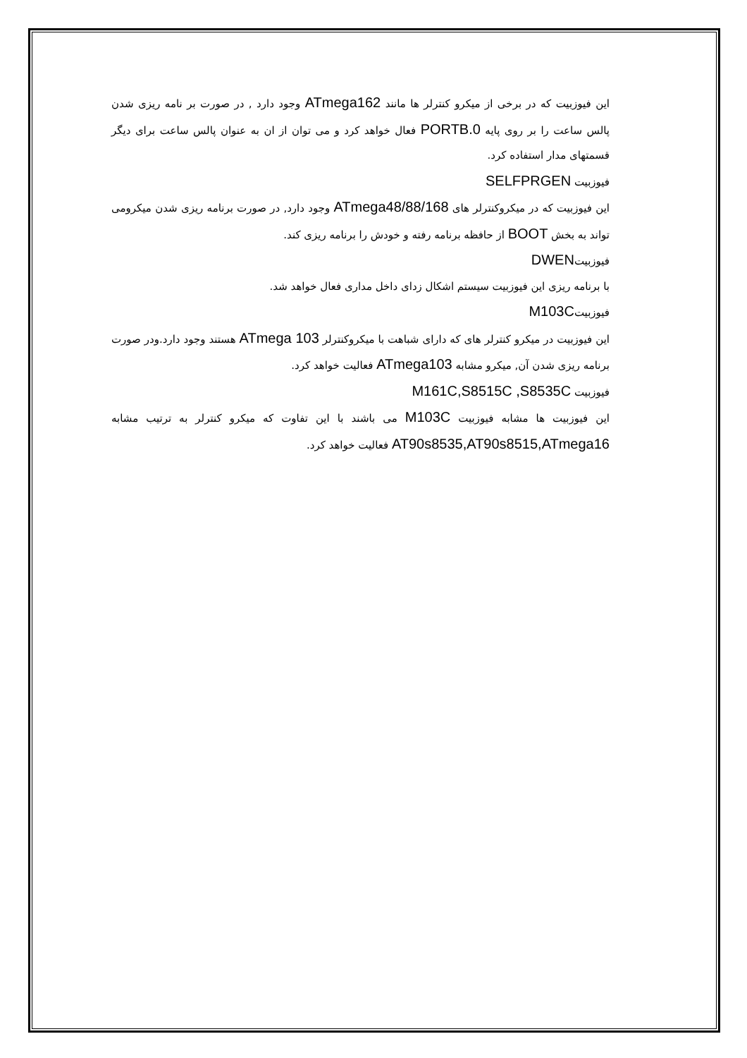این فیوزبیت که در برخی از میکرو کنترلر ها مانند ATmega162 وجود دارد , در صورت بر نامه ریزی شدن پالس ساعت را بر روی پایه PORTB.0 فعال خواهد کرد و می توان از ان به عنوان پالس ساعت برای دیگر قسمتهای مدار استفاده کرد.
فیوزبیت SELFPRGEN
این فیوزبیت که در میکروکنترلر های ATmega48/88/168 وجود دارد, در صورت برنامه ریزی شدن میکرومی تواند به بخش BOOT از حافظه برنامه رفته و خودش را برنامه ریزی کند.
فیوزبیتDWEN
با برنامه ریزی این فیوزبیت سیستم اشکال زدای داخل مداری فعال خواهد شد.
فیوزبیتM103C
این فیوزبیت در میکرو کنترلر های که دارای شباهت با میکروکنترلر ATmega 103 هستند وجود دارد.ودر صورت برنامه ریزی شدن آن, میکرو مشابه ATmega103 فعالیت خواهد کرد.
فیوزبیت M161C,S8515C ,S8535C
این فیوزبیت ها مشابه فیوزبیت M103C می باشند با این تفاوت که میکرو کنترلر به ترتیب مشابه AT90s8535,AT90s8515,ATmega16 فعالیت خواهد کرد.